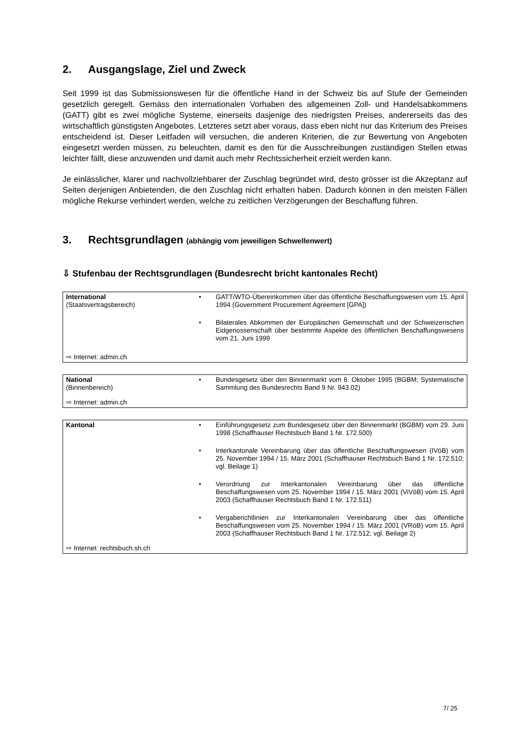2. Ausgangslage, Ziel und Zweck
Seit 1999 ist das Submissionswesen für die öffentliche Hand in der Schweiz bis auf Stufe der Gemeinden gesetzlich geregelt. Gemäss den internationalen Vorhaben des allgemeinen Zoll- und Handelsabkommens (GATT) gibt es zwei mögliche Systeme, einerseits dasjenige des niedrigsten Preises, andererseits das des wirtschaftlich günstigsten Angebotes. Letzteres setzt aber voraus, dass eben nicht nur das Kriterium des Preises entscheidend ist. Dieser Leitfaden will versuchen, die anderen Kriterien, die zur Bewertung von Angeboten eingesetzt werden müssen, zu beleuchten, damit es den für die Ausschreibungen zuständigen Stellen etwas leichter fällt, diese anzuwenden und damit auch mehr Rechtssicherheit erzielt werden kann.
Je einlässlicher, klarer und nachvollziehbarer der Zuschlag begründet wird, desto grösser ist die Akzeptanz auf Seiten derjenigen Anbietenden, die den Zuschlag nicht erhalten haben. Dadurch können in den meisten Fällen mögliche Rekurse verhindert werden, welche zu zeitlichen Verzögerungen der Beschaffung führen.
3. Rechtsgrundlagen (abhängig vom jeweiligen Schwellenwert)
⇩ Stufenbau der Rechtsgrundlagen (Bundesrecht bricht kantonales Recht)
| International (Staatsvertragsbereich) | • | GATT/WTO-Übereinkommen über das öffentliche Beschaffungswesen vom 15. April 1994 (Government Procurement Agreement [GPA]) |
| | • | Bilaterales Abkommen der Europäischen Gemeinschaft und der Schweizerischen Eidgenossenschaft über bestimmte Aspekte des öffentlichen Beschaffungswesens vom 21. Juni 1999 |
| ⇨ Internet: admin.ch | | |
| National (Binnenbereich) | • | Bundesgesetz über den Binnenmarkt vom 6. Oktober 1995 (BGBM; Systematische Sammlung des Bundesrechts Band 9 Nr. 943.02) |
| ⇨ Internet: admin.ch | | |
| Kantonal | • | Einführungsgesetz zum Bundesgesetz über den Binnenmarkt (BGBM) vom 29. Juni 1998 (Schaffhauser Rechtsbuch Band 1 Nr. 172.500) |
| | • | Interkantonale Vereinbarung über das öffentliche Beschaffungswesen (IVöB) vom 25. November 1994 / 15. März 2001 (Schaffhauser Rechtsbuch Band 1 Nr. 172.510; vgl. Beilage 1) |
| | • | Verordnung zur Interkantonalen Vereinbarung über das öffentliche Beschaffungswesen vom 25. November 1994 / 15. März 2001 (ViVöB) vom 15. April 2003 (Schaffhauser Rechtsbuch Band 1 Nr. 172.511) |
| | • | Vergaberichtlinien zur Interkantonalen Vereinbarung über das öffentliche Beschaffungswesen vom 25. November 1994 / 15. März 2001 (VRöB) vom 15. April 2003 (Schaffhauser Rechtsbuch Band 1 Nr. 172.512; vgl. Beilage 2) |
| ⇨ Internet: rechtsbuch.sh.ch | | |
7/ 25